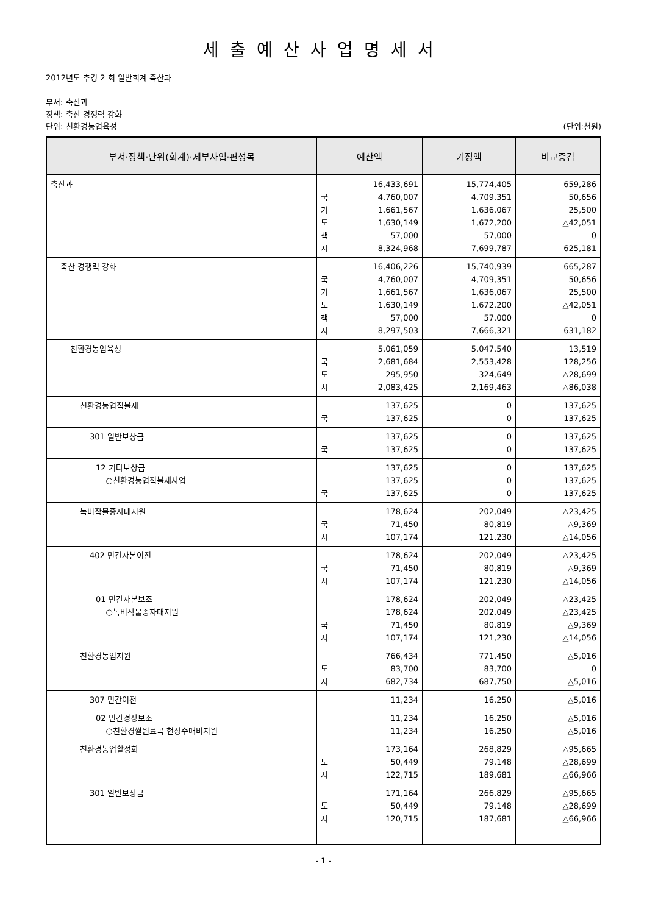세출예산사업명세서
2012년도 추경 2 회 일반회계 축산과
부서: 축산과
정책: 축산 경쟁력 강화
단위: 친환경농업육성 (단위:천원)
| 부서·정책·단위(회계)·세부사업·편성목 | 예산액 | 기정액 | 비교증감 |
| --- | --- | --- | --- |
| 축산과 | 16,433,691 국 기 도 책 시 4,760,007 1,661,567 1,630,149 57,000 8,324,968 | 15,774,405 4,709,351 1,636,067 1,672,200 57,000 7,699,787 | 659,286 50,656 25,500 △42,051 0 625,181 |
| 축산 경쟁력 강화 | 16,406,226 국 기 도 책 시 4,760,007 1,661,567 1,630,149 57,000 8,297,503 | 15,740,939 4,709,351 1,636,067 1,672,200 57,000 7,666,321 | 665,287 50,656 25,500 △42,051 0 631,182 |
| 친환경농업육성 | 5,061,059 국 도 시 2,681,684 295,950 2,083,425 | 5,047,540 2,553,428 324,649 2,169,463 | 13,519 128,256 △28,699 △86,038 |
| 친환경농업직불제 | 137,625 국 137,625 | 0 0 | 137,625 137,625 |
| 301 일반보상금 | 137,625 국 137,625 | 0 0 | 137,625 137,625 |
| 12 기타보상금 ○친환경농업직불제사업 | 137,625 137,625 국 137,625 | 0 0 0 | 137,625 137,625 137,625 |
| 녹비작물종자대지원 | 178,624 국 시 71,450 107,174 | 202,049 80,819 121,230 | △23,425 △9,369 △14,056 |
| 402 민간자본이전 | 178,624 국 시 71,450 107,174 | 202,049 80,819 121,230 | △23,425 △9,369 △14,056 |
| 01 민간자본보조 ○녹비작물종자대지원 | 178,624 178,624 국 시 71,450 107,174 | 202,049 202,049 80,819 121,230 | △23,425 △23,425 △9,369 △14,056 |
| 친환경농업지원 | 766,434 도 시 83,700 682,734 | 771,450 83,700 687,750 | △5,016 0 △5,016 |
| 307 민간이전 | 11,234 | 16,250 | △5,016 |
| 02 민간경상보조 ○친환경쌀원료곡 현장수매비지원 | 11,234 11,234 | 16,250 16,250 | △5,016 △5,016 |
| 친환경농업활성화 | 173,164 도 시 50,449 122,715 | 268,829 79,148 189,681 | △95,665 △28,699 △66,966 |
| 301 일반보상금 | 171,164 도 시 50,449 120,715 | 266,829 79,148 187,681 | △95,665 △28,699 △66,966 |
- 1 -